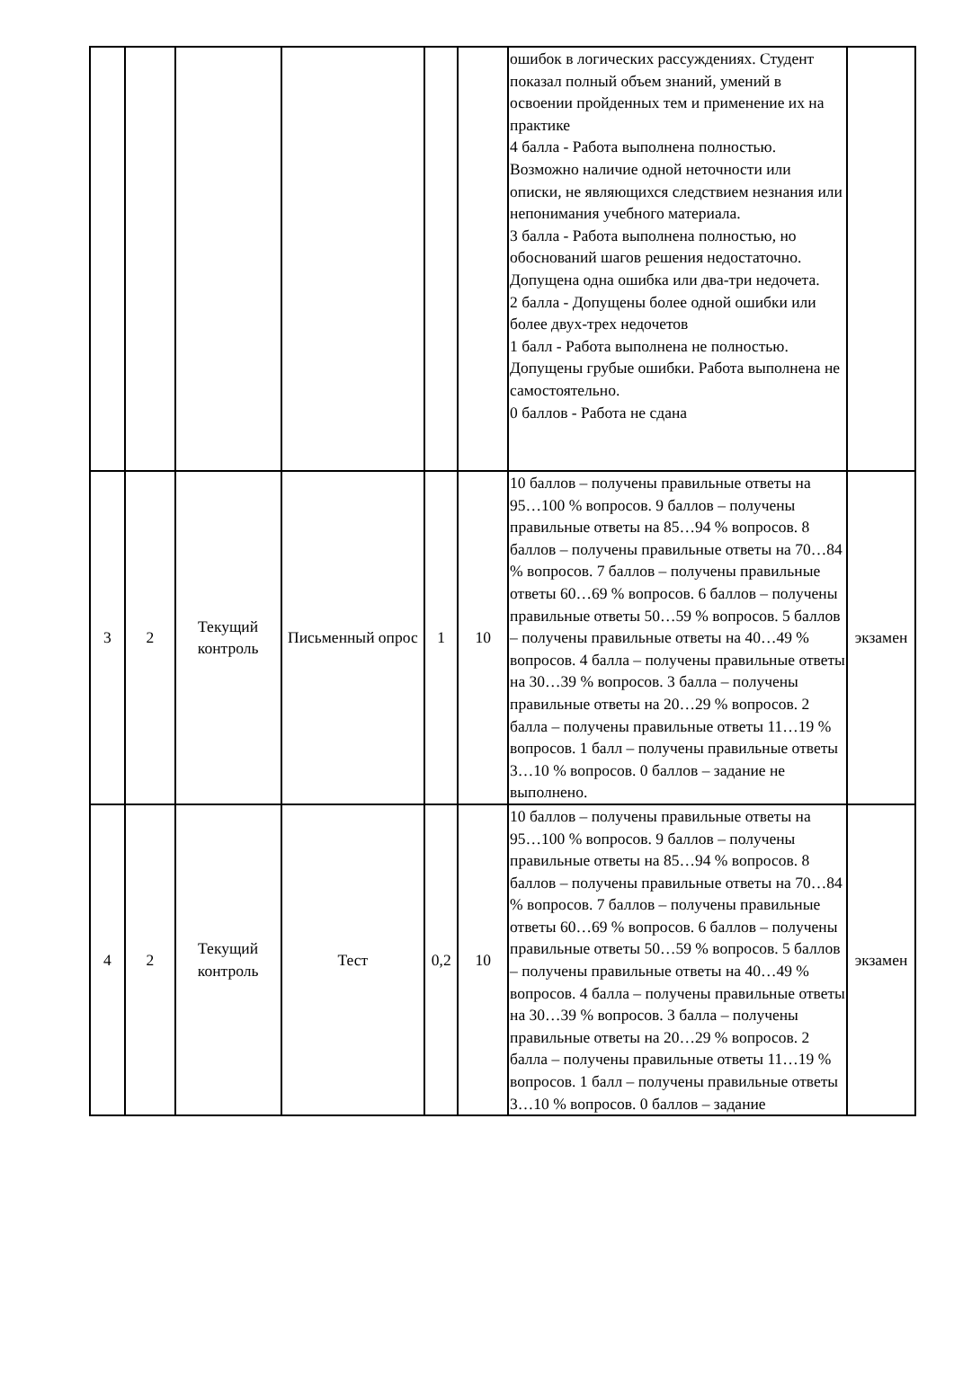| | | | | | | ошибок в логических рассуждениях. Студент показал полный объем знаний, умений в освоении пройденных тем и применение их на практике 4 балла - Работа выполнена полностью. Возможно наличие одной неточности или описки, не являющихся следствием незнания или непонимания учебного материала. 3 балла - Работа выполнена полностью, но обоснований шагов решения недостаточно. Допущена одна ошибка или два-три недочета. 2 балла - Допущены более одной ошибки или более двух-трех недочетов 1 балл - Работа выполнена не полностью. Допущены грубые ошибки. Работа выполнена не самостоятельно. 0 баллов - Работа не сдана | |
| 3 | 2 | Текущий контроль | Письменный опрос | 1 | 10 | 10 баллов – получены правильные ответы на 95…100 % вопросов. 9 баллов – получены правильные ответы на 85…94 % вопросов. 8 баллов – получены правильные ответы на 70…84 % вопросов. 7 баллов – получены правильные ответы 60…69 % вопросов. 6 баллов – получены правильные ответы 50…59 % вопросов. 5 баллов – получены правильные ответы на 40…49 % вопросов. 4 балла – получены правильные ответы на 30…39 % вопросов. 3 балла – получены правильные ответы на 20…29 % вопросов. 2 балла – получены правильные ответы 11…19 % вопросов. 1 балл – получены правильные ответы 3…10 % вопросов. 0 баллов – задание не выполнено. | экзамен |
| 4 | 2 | Текущий контроль | Тест | 0,2 | 10 | 10 баллов – получены правильные ответы на 95…100 % вопросов. 9 баллов – получены правильные ответы на 85…94 % вопросов. 8 баллов – получены правильные ответы на 70…84 % вопросов. 7 баллов – получены правильные ответы 60…69 % вопросов. 6 баллов – получены правильные ответы 50…59 % вопросов. 5 баллов – получены правильные ответы на 40…49 % вопросов. 4 балла – получены правильные ответы на 30…39 % вопросов. 3 балла – получены правильные ответы на 20…29 % вопросов. 2 балла – получены правильные ответы 11…19 % вопросов. 1 балл – получены правильные ответы 3…10 % вопросов. 0 баллов – задание | экзамен |